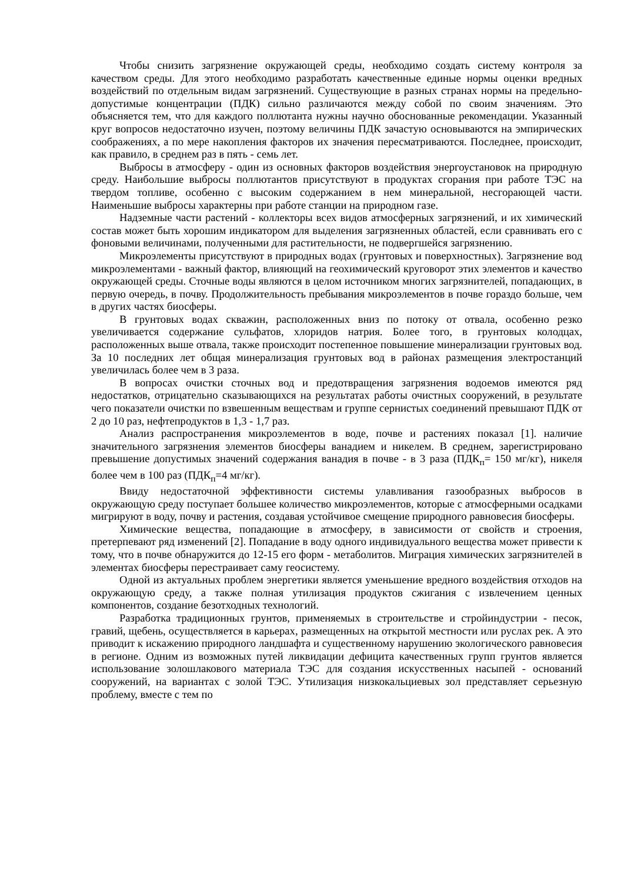Чтобы снизить загрязнение окружающей среды, необходимо создать систему контроля за качеством среды. Для этого необходимо разработать качественные единые нормы оценки вредных воздействий по отдельным видам загрязнений. Существующие в разных странах нормы на предельно-допустимые концентрации (ПДК) сильно различаются между собой по своим значениям. Это объясняется тем, что для каждого поллютанта нужны научно обоснованные рекомендации. Указанный круг вопросов недостаточно изучен, поэтому величины ПДК зачастую основываются на эмпирических соображениях, а по мере накопления факторов их значения пересматриваются. Последнее, происходит, как правило, в среднем раз в пять - семь лет.
Выбросы в атмосферу - один из основных факторов воздействия энергоустановок на природную среду. Наибольшие выбросы поллютантов присутствуют в продуктах сгорания при работе ТЭС на твердом топливе, особенно с высоким содержанием в нем минеральной, несгорающей части. Наименьшие выбросы характерны при работе станции на природном газе.
Надземные части растений - коллекторы всех видов атмосферных загрязнений, и их химический состав может быть хорошим индикатором для выделения загрязненных областей, если сравнивать его с фоновыми величинами, полученными для растительности, не подвергшейся загрязнению.
Микроэлементы присутствуют в природных водах (грунтовых и поверхностных). Загрязнение вод микроэлементами - важный фактор, влияющий на геохимический круговорот этих элементов и качество окружающей среды. Сточные воды являются в целом источником многих загрязнителей, попадающих, в первую очередь, в почву. Продолжительность пребывания микроэлементов в почве гораздо больше, чем в других частях биосферы.
В грунтовых водах скважин, расположенных вниз по потоку от отвала, особенно резко увеличивается содержание сульфатов, хлоридов натрия. Более того, в грунтовых колодцах, расположенных выше отвала, также происходит постепенное повышение минерализации грунтовых вод. За 10 последних лет общая минерализация грунтовых вод в районах размещения электростанций увеличилась более чем в 3 раза.
В вопросах очистки сточных вод и предотвращения загрязнения водоемов имеются ряд недостатков, отрицательно сказывающихся на результатах работы очистных сооружений, в результате чего показатели очистки по взвешенным веществам и группе сернистых соединений превышают ПДК от 2 до 10 раз, нефтепродуктов в 1,3 - 1,7 раз.
Анализ распространения микроэлементов в воде, почве и растениях показал [1]. наличие значительного загрязнения элементов биосферы ванадием и никелем. В среднем, зарегистрировано превышение допустимых значений содержания ванадия в почве - в 3 раза (ПДК<sub>п</sub>= 150 мг/кг), никеля более чем в 100 раз (ПДК<sub>п</sub>=4 мг/кг).
Ввиду недостаточной эффективности системы улавливания газообразных выбросов в окружающую среду поступает большее количество микроэлементов, которые с атмосферными осадками мигрируют в воду, почву и растения, создавая устойчивое смещение природного равновесия биосферы.
Химические вещества, попадающие в атмосферу, в зависимости от свойств и строения, претерпевают ряд изменений [2]. Попадание в воду одного индивидуального вещества может привести к тому, что в почве обнаружится до 12-15 его форм - метаболитов. Миграция химических загрязнителей в элементах биосферы перестраивает саму геосистему.
Одной из актуальных проблем энергетики является уменьшение вредного воздействия отходов на окружающую среду, а также полная утилизация продуктов сжигания с извлечением ценных компонентов, создание безотходных технологий.
Разработка традиционных грунтов, применяемых в строительстве и стройиндустрии - песок, гравий, щебень, осуществляется в карьерах, размещенных на открытой местности или руслах рек. А это приводит к искажению природного ландшафта и существенному нарушению экологического равновесия в регионе. Одним из возможных путей ликвидации дефицита качественных групп грунтов является использование золошлакового материала ТЭС для создания искусственных насыпей - оснований сооружений, на вариантах с золой ТЭС. Утилизация низкокальциевых зол представляет серьезную проблему, вместе с тем по